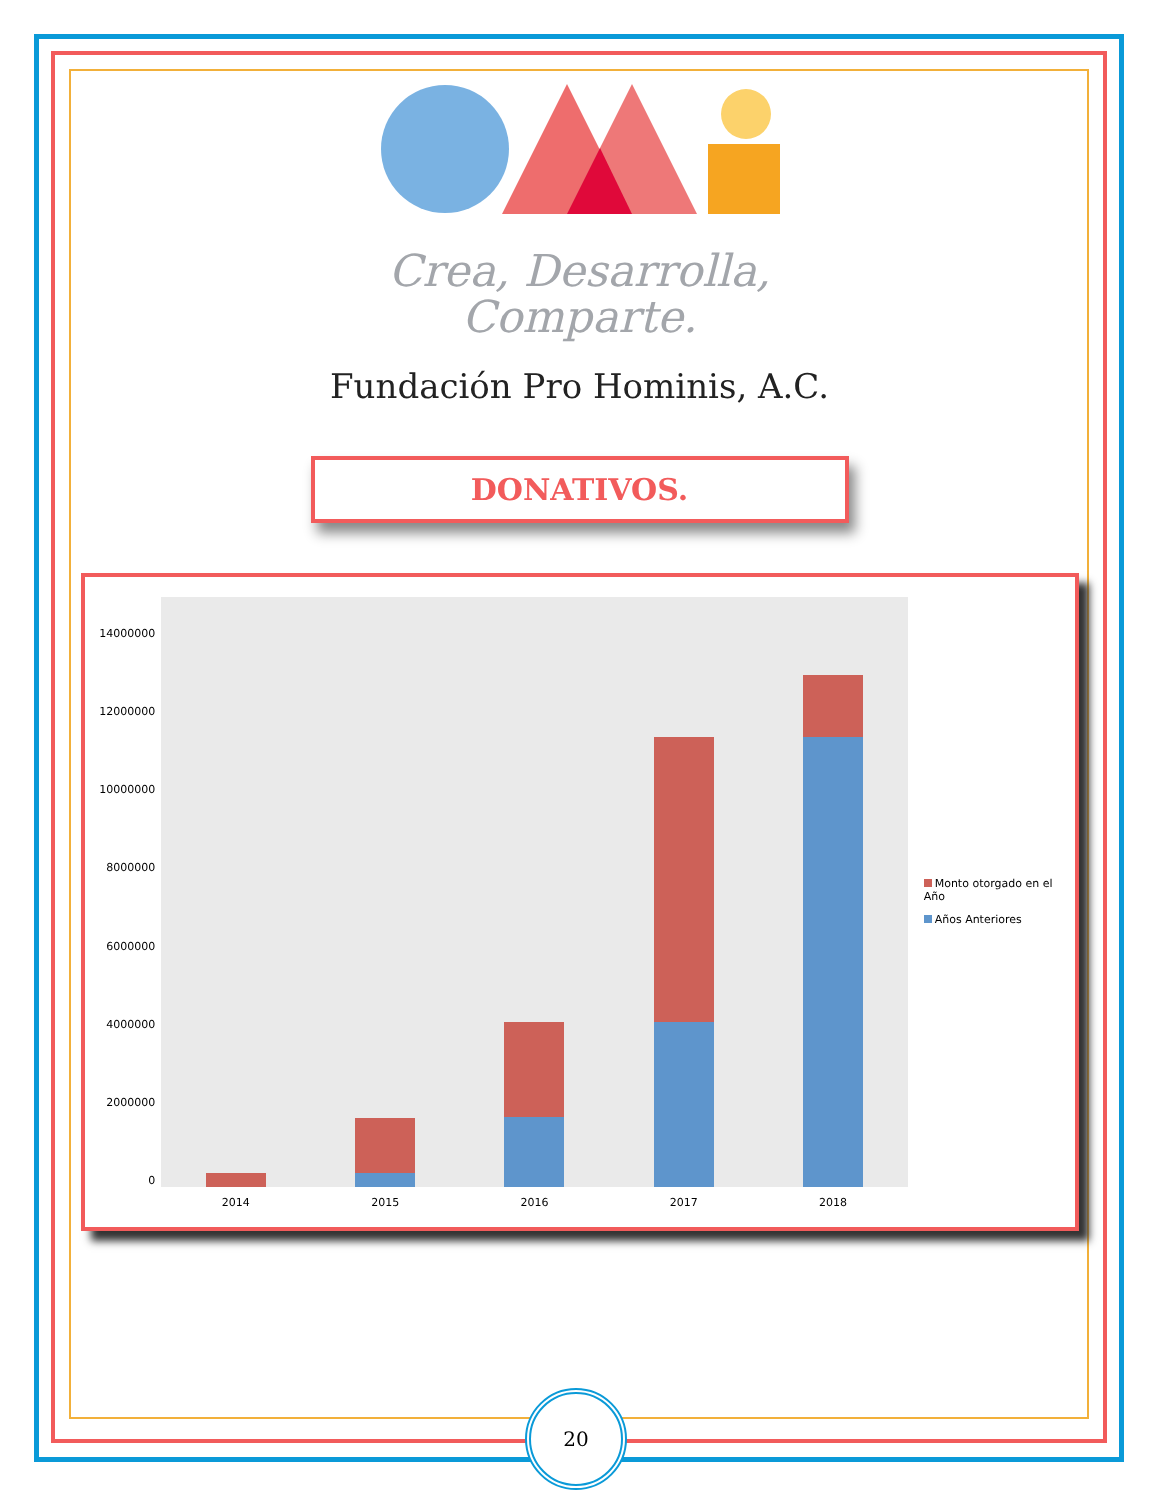Crea, Desarrolla,
Comparte.
Fundación Pro Hominis, A.C.
DONATIVOS.
14000000
12000000
10000000
8000000
6000000
4000000
2000000
0
2014 2015 2016 2017 2018
Monto otorgado en el Año
Años Anteriores
20